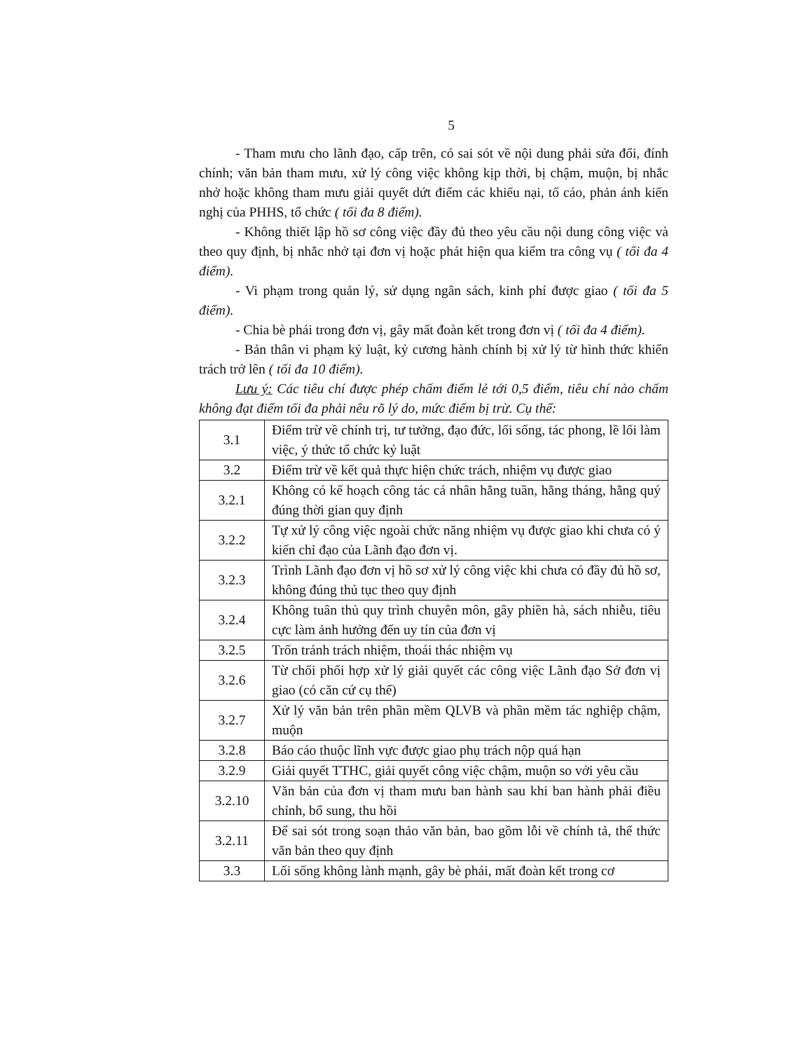5
- Tham mưu cho lãnh đạo, cấp trên, có sai sót về nội dung phải sửa đổi, đính chính; văn bản tham mưu, xử lý công việc không kịp thời, bị chậm, muộn, bị nhắc nhở hoặc không tham mưu giải quyết dứt điểm các khiếu nại, tố cáo, phản ánh kiến nghị của PHHS, tổ chức ( tối đa 8 điểm).
- Không thiết lập hồ sơ công việc đầy đủ theo yêu cầu nội dung công việc và theo quy định, bị nhắc nhở tại đơn vị hoặc phát hiện qua kiểm tra công vụ ( tối đa 4 điểm).
- Vi phạm trong quản lý, sử dụng ngân sách, kinh phí được giao ( tối đa 5 điểm).
- Chia bè phái trong đơn vị, gây mất đoàn kết trong đơn vị ( tối đa 4 điểm).
- Bản thân vi phạm kỷ luật, kỷ cương hành chính bị xử lý từ hình thức khiển trách trở lên ( tối đa 10 điểm).
Lưu ý: Các tiêu chí được phép chấm điểm lẻ tới 0,5 điểm, tiêu chí nào chấm không đạt điểm tối đa phải nêu rõ lý do, mức điểm bị trừ. Cụ thể:
| 3.1 | Điểm trừ về chính trị, tư tưởng, đạo đức, lối sống, tác phong, lề lối làm việc, ý thức tổ chức kỷ luật |
| 3.2 | Điểm trừ về kết quả thực hiện chức trách, nhiệm vụ được giao |
| 3.2.1 | Không có kế hoạch công tác cá nhân hằng tuần, hằng tháng, hằng quý đúng thời gian quy định |
| 3.2.2 | Tự xử lý công việc ngoài chức năng nhiệm vụ được giao khi chưa có ý kiến chỉ đạo của Lãnh đạo đơn vị. |
| 3.2.3 | Trình Lãnh đạo đơn vị hồ sơ xử lý công việc khi chưa có đầy đủ hồ sơ, không đúng thủ tục theo quy định |
| 3.2.4 | Không tuân thủ quy trình chuyên môn, gây phiền hà, sách nhiễu, tiêu cực làm ảnh hưởng đến uy tín của đơn vị |
| 3.2.5 | Trốn tránh trách nhiệm, thoái thác nhiệm vụ |
| 3.2.6 | Từ chối phối hợp xử lý giải quyết các công việc Lãnh đạo Sở đơn vị giao (có căn cứ cụ thể) |
| 3.2.7 | Xử lý văn bản trên phần mềm QLVB và phần mềm tác nghiệp chậm, muộn |
| 3.2.8 | Báo cáo thuộc lĩnh vực được giao phụ trách nộp quá hạn |
| 3.2.9 | Giải quyết TTHC, giải quyết công việc chậm, muộn so với yêu cầu |
| 3.2.10 | Văn bản của đơn vị tham mưu ban hành sau khi ban hành phải điều chỉnh, bổ sung, thu hồi |
| 3.2.11 | Để sai sót trong soạn thảo văn bản, bao gồm lỗi về chính tả, thể thức văn bản theo quy định |
| 3.3 | Lối sống không lành mạnh, gây bè phái, mất đoàn kết trong cơ |